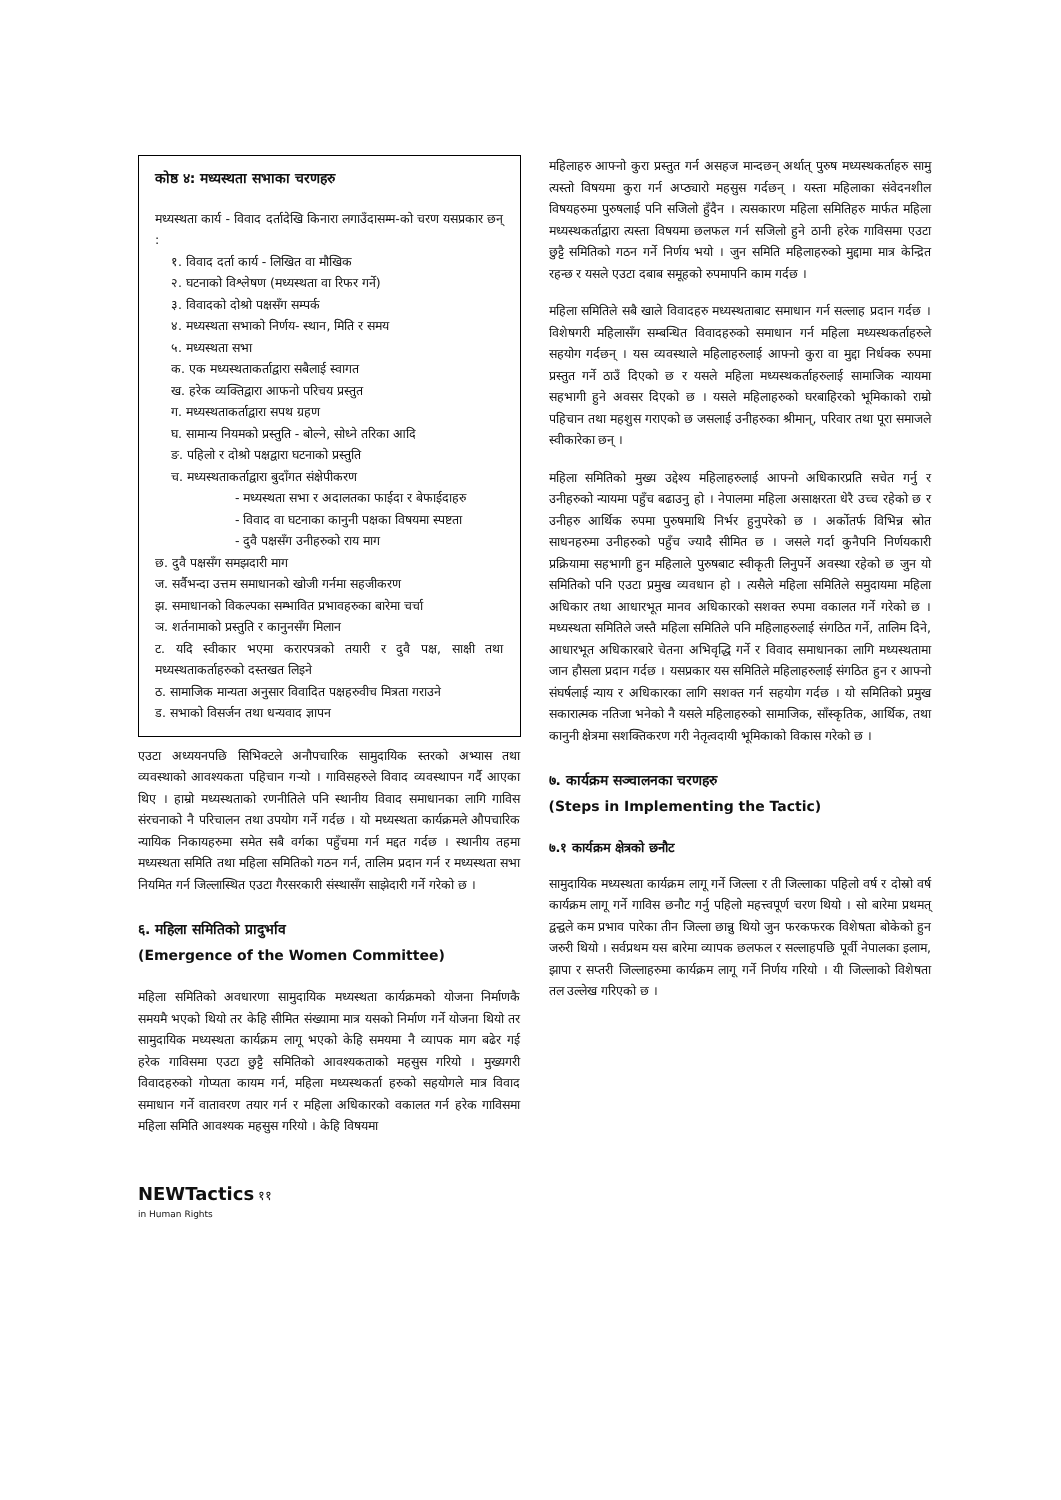कोष्ठ ४: मध्यस्थता सभाका चरणहरु
मध्यस्थता कार्य - विवाद दर्तादेखि किनारा लगाउँदासम्म-को चरण यसप्रकार छन् :
१. विवाद दर्ता कार्य - लिखित वा मौखिक
२. घटनाको विश्लेषण (मध्यस्थता वा रिफर गर्ने)
३. विवादको दोश्रो पक्षसँग सम्पर्क
४. मध्यस्थता सभाको निर्णय- स्थान, मिति र समय
५. मध्यस्थता सभा
क. एक मध्यस्थताकर्ताद्वारा सबैलाई स्वागत
ख. हरेक व्यक्तिद्वारा आफनो परिचय प्रस्तुत
ग. मध्यस्थताकर्ताद्वारा सपथ ग्रहण
घ. सामान्य नियमको प्रस्तुति - बोल्ने, सोध्ने तरिका आदि
ङ. पहिलो र दोश्रो पक्षद्वारा घटनाको प्रस्तुति
च. मध्यस्थताकर्ताद्वारा बुदाँगत संक्षेपीकरण
- मध्यस्थता सभा र अदालतका फाईदा र बेफाईदाहरु
- विवाद वा घटनाका कानुनी पक्षका विषयमा स्पष्टता
- दुवै पक्षसँग उनीहरुको राय माग
छ. दुवै पक्षसँग समझदारी माग
ज. सर्वैभन्दा उत्तम समाधानको खोजी गर्नमा सहजीकरण
झ. समाधानको विकल्पका सम्भावित प्रभावहरुका बारेमा चर्चा
ञ. शर्तनामाको प्रस्तुति र कानुनसँग मिलान
ट. यदि स्वीकार भएमा करारपत्रको तयारी र दुवै पक्ष, साक्षी तथा मध्यस्थताकर्ताहरुको दस्तखत लिइने
ठ. सामाजिक मान्यता अनुसार विवादित पक्षहरुवीच मित्रता गराउने
ड. सभाको विसर्जन तथा धन्यवाद ज्ञापन
एउटा अध्ययनपछि सिभिक्टले अनौपचारिक सामुदायिक स्तरको अभ्यास तथा व्यवस्थाको आवश्यकता पहिचान गर्‍यो । गाविसहरुले विवाद व्यवस्थापन गर्दै आएका थिए । हाम्रो मध्यस्थताको रणनीतिले पनि स्थानीय विवाद समाधानका लागि गाविस संरचनाको नै परिचालन तथा उपयोग गर्ने गर्दछ । यो मध्यस्थता कार्यक्रमले औपचारिक न्यायिक निकायहरुमा समेत सबै वर्गका पहुँचमा गर्न मद्दत गर्दछ । स्थानीय तहमा मध्यस्थता समिति तथा महिला समितिको गठन गर्न, तालिम प्रदान गर्न र मध्यस्थता सभा नियमित गर्न जिल्लास्थित एउटा गैरसरकारी संस्थासँग साझेदारी गर्ने गरेको छ ।
६. महिला समितिको प्रादुर्भाव
(Emergence of the Women Committee)
महिला समितिको अवधारणा सामुदायिक मध्यस्थता कार्यक्रमको योजना निर्माणकै समयमै भएको थियो तर केहि सीमित संख्यामा मात्र यसको निर्माण गर्ने योजना थियो तर सामुदायिक मध्यस्थता कार्यक्रम लागू भएको केहि समयमा नै व्यापक माग बढेर गई हरेक गाविसमा एउटा छुट्टै समितिको आवश्यकताको महसुस गरियो । मुख्यगरी विवादहरुको गोप्यता कायम गर्न, महिला मध्यस्थकर्ता हरुको सहयोगले मात्र विवाद समाधान गर्ने वातावरण तयार गर्न र महिला अधिकारको वकालत गर्न हरेक गाविसमा महिला समिति आवश्यक महसुस गरियो । केहि विषयमा
महिलाहरु आफ्नो कुरा प्रस्तुत गर्न असहज मान्दछन् अर्थात् पुरुष मध्यस्थकर्ताहरु सामु त्यस्तो विषयमा कुरा गर्न अप्ठ्यारो महसुस गर्दछन् । यस्ता महिलाका संवेदनशील विषयहरुमा पुरुषलाई पनि सजिलो हुँदैन । त्यसकारण महिला समितिहरु मार्फत महिला मध्यस्थकर्ताद्वारा त्यस्ता विषयमा छलफल गर्न सजिलो हुने ठानी हरेक गाविसमा एउटा छुट्टै समितिको गठन गर्ने निर्णय भयो । जुन समिति महिलाहरुको मुद्दामा मात्र केन्द्रित रहन्छ र यसले एउटा दबाब समूहको रुपमापनि काम गर्दछ ।
महिला समितिले सबै खाले विवादहरु मध्यस्थताबाट समाधान गर्न सल्लाह प्रदान गर्दछ । विशेषगरी महिलासँग सम्बन्धित विवादहरुको समाधान गर्न महिला मध्यस्थकर्ताहरुले सहयोग गर्दछन् । यस व्यवस्थाले महिलाहरुलाई आफ्नो कुरा वा मुद्दा निर्धक्क रुपमा प्रस्तुत गर्ने ठाउँ दिएको छ र यसले महिला मध्यस्थकर्ताहरुलाई सामाजिक न्यायमा सहभागी हुने अवसर दिएको छ । यसले महिलाहरुको घरबाहिरको भूमिकाको राम्रो पहिचान तथा महशुस गराएको छ जसलाई उनीहरुका श्रीमान्, परिवार तथा पूरा समाजले स्वीकारेका छन् ।
महिला समितिको मुख्य उद्देश्य महिलाहरुलाई आफ्नो अधिकारप्रति सचेत गर्नु र उनीहरुको न्यायमा पहुँच बढाउनु हो । नेपालमा महिला असाक्षरता धेरै उच्च रहेको छ र उनीहरु आर्थिक रुपमा पुरुषमाथि निर्भर हुनुपरेको छ । अर्कोतर्फ विभिन्न स्रोत साधनहरुमा उनीहरुको पहुँच ज्यादै सीमित छ । जसले गर्दा कुनैपनि निर्णयकारी प्रक्रियामा सहभागी हुन महिलाले पुरुषबाट स्वीकृती लिनुपर्ने अवस्था रहेको छ जुन यो समितिको पनि एउटा प्रमुख व्यवधान हो । त्यसैले महिला समितिले समुदायमा महिला अधिकार तथा आधारभूत मानव अधिकारको सशक्त रुपमा वकालत गर्ने गरेको छ । मध्यस्थता समितिले जस्तै महिला समितिले पनि महिलाहरुलाई संगठित गर्ने, तालिम दिने, आधारभूत अधिकारबारे चेतना अभिवृद्धि गर्ने र विवाद समाधानका लागि मध्यस्थतामा जान हौसला प्रदान गर्दछ । यसप्रकार यस समितिले महिलाहरुलाई संगठित हुन र आफ्नो संघर्षलाई न्याय र अधिकारका लागि सशक्त गर्न सहयोग गर्दछ । यो समितिको प्रमुख सकारात्मक नतिजा भनेको नै यसले महिलाहरुको सामाजिक, साँस्कृतिक, आर्थिक, तथा कानुनी क्षेत्रमा सशक्तिकरण गरी नेतृत्वदायी भूमिकाको विकास गरेको छ ।
७. कार्यक्रम सञ्चालनका चरणहरु
(Steps in Implementing the Tactic)
७.१ कार्यक्रम क्षेत्रको छनौट
सामुदायिक मध्यस्थता कार्यक्रम लागू गर्ने जिल्ला र ती जिल्लाका पहिलो वर्ष र दोस्रो वर्ष कार्यक्रम लागू गर्ने गाविस छनौट गर्नु पहिलो महत्त्वपूर्ण चरण थियो । सो बारेमा प्रथमत् द्वन्द्वले कम प्रभाव पारेका तीन जिल्ला छान्नु थियो जुन फरकफरक विशेषता बोकेको हुन जरुरी थियो । सर्वप्रथम यस बारेमा व्यापक छलफल र सल्लाहपछि पूर्वी नेपालका इलाम, झापा र सप्तरी जिल्लाहरुमा कार्यक्रम लागू गर्ने निर्णय गरियो । यी जिल्लाको विशेषता तल उल्लेख गरिएको छ ।
NEWTactics ११
in Human Rights